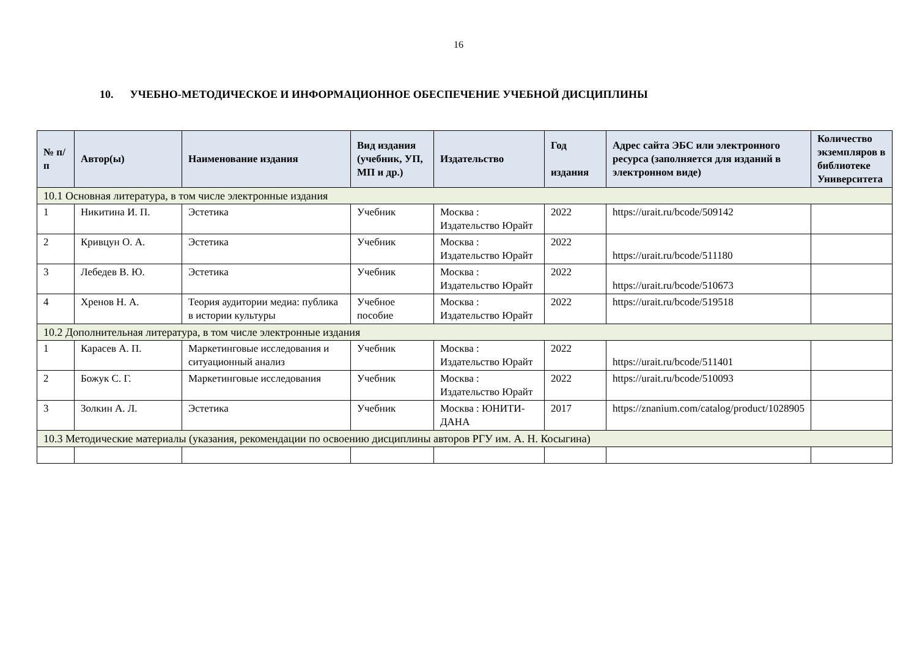16
10. УЧЕБНО-МЕТОДИЧЕСКОЕ И ИНФОРМАЦИОННОЕ ОБЕСПЕЧЕНИЕ УЧЕБНОЙ ДИСЦИПЛИНЫ
| № п/п | Автор(ы) | Наименование издания | Вид издания (учебник, УП, МП и др.) | Издательство | Год издания | Адрес сайта ЭБС или электронного ресурса (заполняется для изданий в электронном виде) | Количество экземпляров в библиотеке Университета |
| --- | --- | --- | --- | --- | --- | --- | --- |
| 10.1 Основная литература, в том числе электронные издания | | | | | | | |
| 1 | Никитина И. П. | Эстетика | Учебник | Москва : Издательство Юрайт | 2022 | https://urait.ru/bcode/509142 | |
| 2 | Кривцун О. А. | Эстетика | Учебник | Москва : Издательство Юрайт | 2022 | https://urait.ru/bcode/511180 | |
| 3 | Лебедев В. Ю. | Эстетика | Учебник | Москва : Издательство Юрайт | 2022 | https://urait.ru/bcode/510673 | |
| 4 | Хренов Н. А. | Теория аудитории медиа: публика в истории культуры | Учебное пособие | Москва : Издательство Юрайт | 2022 | https://urait.ru/bcode/519518 | |
| 10.2 Дополнительная литература, в том числе электронные издания | | | | | | | |
| 1 | Карасев А. П. | Маркетинговые исследования и ситуационный анализ | Учебник | Москва : Издательство Юрайт | 2022 | https://urait.ru/bcode/511401 | |
| 2 | Божук С. Г. | Маркетинговые исследования | Учебник | Москва : Издательство Юрайт | 2022 | https://urait.ru/bcode/510093 | |
| 3 | Золкин А. Л. | Эстетика | Учебник | Москва : ЮНИТИ-ДАНА | 2017 | https://znanium.com/catalog/product/1028905 | |
| 10.3 Методические материалы (указания, рекомендации по освоению дисциплины авторов РГУ им. А. Н. Косыгина) | | | | | | | |